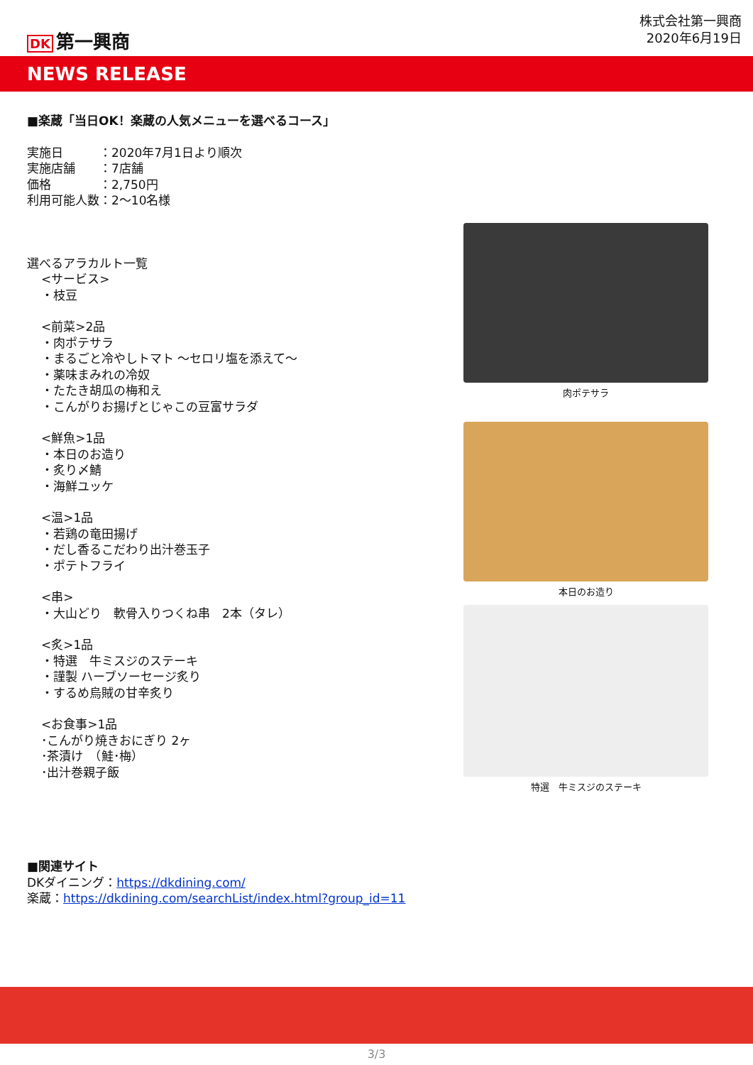DK 第一興商
株式会社第一興商
2020年6月19日
NEWS RELEASE
■楽蔵「当日OK！楽蔵の人気メニューを選べるコース」
実施日　　　：2020年7月1日より順次
実施店舗　　：7店舗
価格　　　　：2,750円
利用可能人数：2～10名様
選べるアラカルト一覧
<サービス>
・枝豆
<前菜>2品
・肉ポテサラ
・まるごと冷やしトマト ～セロリ塩を添えて～
・薬味まみれの冷奴
・たたき胡瓜の梅和え
・こんがりお揚げとじゃこの豆富サラダ
<鮮魚>1品
・本日のお造り
・炙り〆鯖
・海鮮ユッケ
<温>1品
・若鶏の竜田揚げ
・だし香るこだわり出汁巻玉子
・ポテトフライ
<串>
・大山どり　軟骨入りつくね串　2本（タレ）
<炙>1品
・特選　牛ミスジのステーキ
・謹製 ハーブソーセージ炙り
・するめ烏賊の甘辛炙り
<お食事>1品
･こんがり焼きおにぎり 2ヶ
･茶漬け　（鮭･梅）
･出汁巻親子飯
■関連サイト
DKダイニング：https://dkdining.com/
楽蔵：https://dkdining.com/searchList/index.html?group_id=11
肉ポテサラ
本日のお造り
特選　牛ミスジのステーキ
3/3